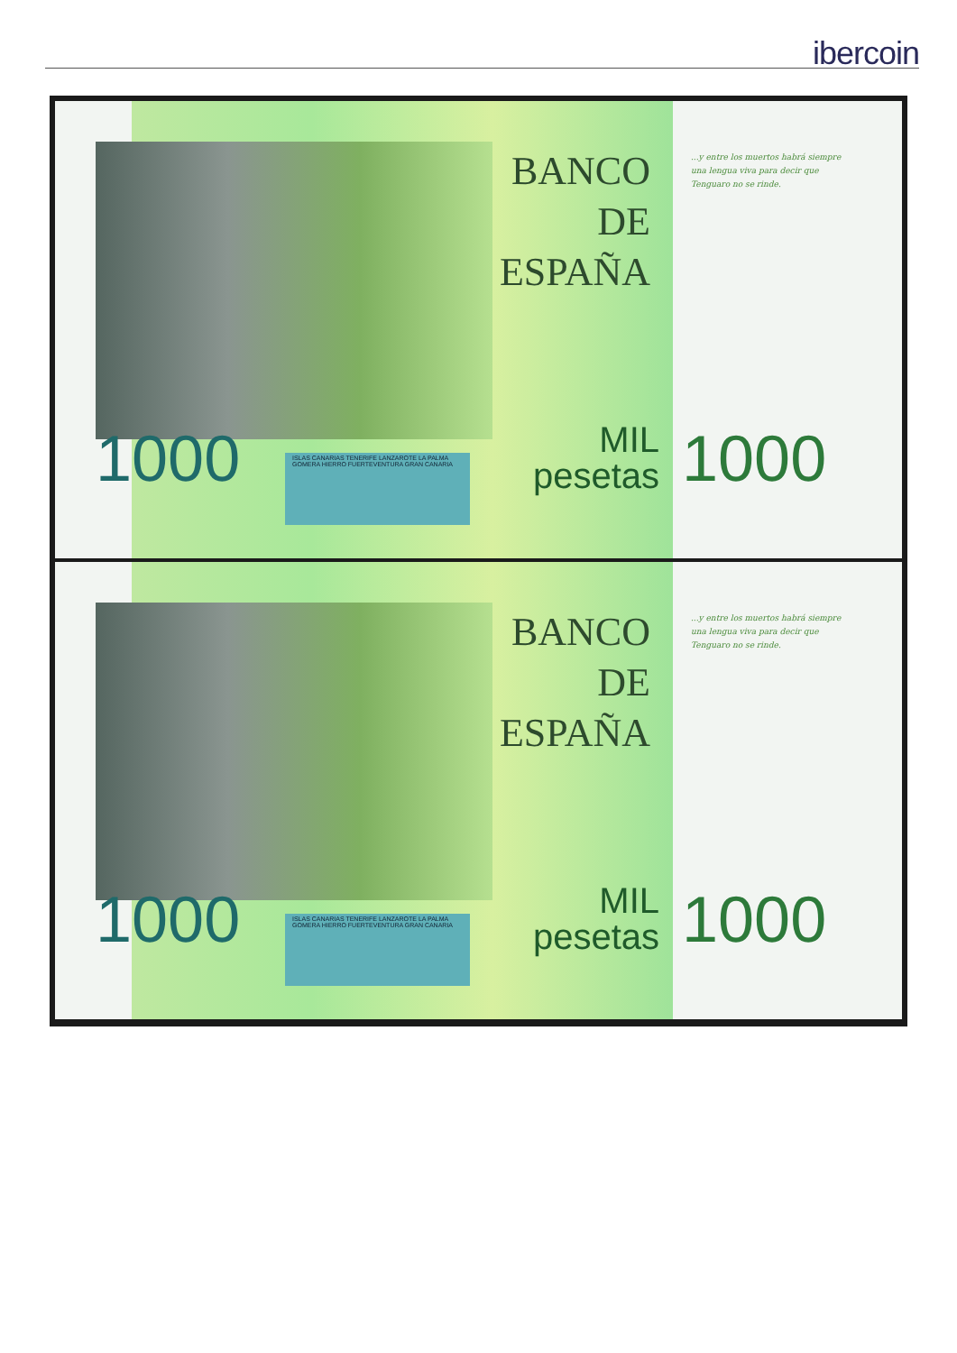ibercoin
BANCO DE ESPAÑA
1000
ISLAS CANARIAS TENERIFE LANZAROTE LA PALMA GOMERA HIERRO FUERTEVENTURA GRAN CANARIA
MIL
pesetas
1000
...y entre los muertos habrá siempre una lengua viva para decir que Tenguaro no se rinde.
BANCO DE ESPAÑA
1000
ISLAS CANARIAS TENERIFE LANZAROTE LA PALMA GOMERA HIERRO FUERTEVENTURA GRAN CANARIA
MIL
pesetas
1000
...y entre los muertos habrá siempre una lengua viva para decir que Tenguaro no se rinde.